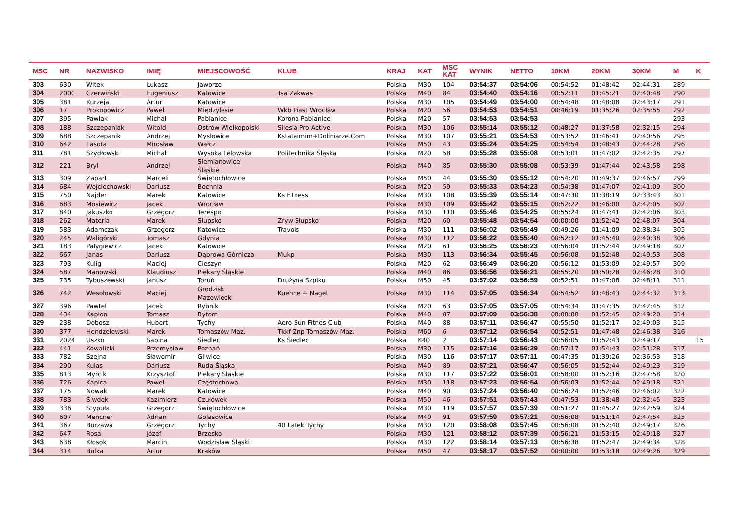| MSC | NR | NAZWISKO | IMIĘ | MIEJSCOWOŚĆ | KLUB | KRAJ | KAT | MSC KAT | WYNIK | NETTO | 10KM | 20KM | 30KM | M | K |
| --- | --- | --- | --- | --- | --- | --- | --- | --- | --- | --- | --- | --- | --- | --- | --- |
| 303 | 630 | Witek | Łukasz | Jaworze | | Polska | M30 | 104 | 03:54:37 | 03:54:06 | 00:54:52 | 01:48:42 | 02:44:31 | 289 | |
| 304 | 2000 | Czerwiński | Eugeniusz | Katowice | Tsa Zakwas | Polska | M40 | 84 | 03:54:40 | 03:54:16 | 00:52:11 | 01:45:21 | 02:40:48 | 290 | |
| 305 | 381 | Kurzeja | Artur | Katowice | | Polska | M30 | 105 | 03:54:49 | 03:54:00 | 00:54:48 | 01:48:08 | 02:43:17 | 291 | |
| 306 | 17 | Prokopowicz | Paweł | Międzylesie | Wkb Piast Wrocław | Polska | M20 | 56 | 03:54:53 | 03:54:51 | 00:46:19 | 01:35:26 | 02:35:55 | 292 | |
| 307 | 395 | Pawlak | Michał | Pabianice | Korona Pabianice | Polska | M20 | 57 | 03:54:53 | 03:54:53 | | | | 293 | |
| 308 | 188 | Szczepaniak | Witold | Ostrów Wielkopolski | Silesia Pro Active | Polska | M30 | 106 | 03:55:14 | 03:55:12 | 00:48:27 | 01:37:58 | 02:32:15 | 294 | |
| 309 | 688 | Szczepanik | Andrzej | Mysłowice | Kstataimim+Doliniarze.Com | Polska | M30 | 107 | 03:55:21 | 03:54:53 | 00:53:52 | 01:46:41 | 02:40:56 | 295 | |
| 310 | 642 | Lasota | Mirosław | Wałcz | | Polska | M50 | 43 | 03:55:24 | 03:54:25 | 00:54:54 | 01:48:43 | 02:44:28 | 296 | |
| 311 | 781 | Szydłowski | Michał | Wysoka Lelowska | Politechnika Śląska | Polska | M20 | 58 | 03:55:28 | 03:55:08 | 00:53:01 | 01:47:02 | 02:42:35 | 297 | |
| 312 | 221 | Bryl | Andrzej | Siemianowice Śląskie | | Polska | M40 | 85 | 03:55:30 | 03:55:08 | 00:53:39 | 01:47:44 | 02:43:58 | 298 | |
| 313 | 309 | Zapart | Marceli | Świętochłowice | | Polska | M50 | 44 | 03:55:30 | 03:55:12 | 00:54:20 | 01:49:37 | 02:46:57 | 299 | |
| 314 | 684 | Wojciechowski | Dariusz | Bochnia | | Polska | M20 | 59 | 03:55:33 | 03:54:23 | 00:54:38 | 01:47:07 | 02:41:09 | 300 | |
| 315 | 750 | Najder | Marek | Katowice | Ks Fitness | Polska | M30 | 108 | 03:55:39 | 03:55:14 | 00:47:30 | 01:38:19 | 02:33:43 | 301 | |
| 316 | 683 | Mosiewicz | Jacek | Wrocław | | Polska | M30 | 109 | 03:55:42 | 03:55:15 | 00:52:22 | 01:46:00 | 02:42:05 | 302 | |
| 317 | 840 | Jakuszko | Grzegorz | Terespol | | Polska | M30 | 110 | 03:55:46 | 03:54:25 | 00:55:24 | 01:47:41 | 02:42:06 | 303 | |
| 318 | 262 | Materla | Marek | Słupsko | Zryw Słupsko | Polska | M20 | 60 | 03:55:48 | 03:54:54 | 00:00:00 | 01:52:42 | 02:48:07 | 304 | |
| 319 | 583 | Adamczak | Grzegorz | Katowice | Travois | Polska | M30 | 111 | 03:56:02 | 03:55:49 | 00:49:26 | 01:41:09 | 02:38:34 | 305 | |
| 320 | 245 | Waligórski | Tomasz | Gdynia | | Polska | M30 | 112 | 03:56:22 | 03:55:40 | 00:52:12 | 01:45:40 | 02:40:38 | 306 | |
| 321 | 183 | Pałygiewicz | Jacek | Katowice | | Polska | M20 | 61 | 03:56:25 | 03:56:23 | 00:56:04 | 01:52:44 | 02:49:18 | 307 | |
| 322 | 667 | Janas | Dariusz | Dąbrowa Górnicza | Mukp | Polska | M30 | 113 | 03:56:34 | 03:55:45 | 00:56:08 | 01:52:48 | 02:49:53 | 308 | |
| 323 | 793 | Kulig | Maciej | Cieszyn | | Polska | M20 | 62 | 03:56:49 | 03:56:20 | 00:56:12 | 01:53:09 | 02:49:57 | 309 | |
| 324 | 587 | Manowski | Klaudiusz | Piekary Śląskie | | Polska | M40 | 86 | 03:56:56 | 03:56:21 | 00:55:20 | 01:50:28 | 02:46:28 | 310 | |
| 325 | 735 | Tybuszewski | Janusz | Toruń | Drużyna Szpiku | Polska | M50 | 45 | 03:57:02 | 03:56:59 | 00:52:51 | 01:47:08 | 02:48:11 | 311 | |
| 326 | 742 | Wesołowski | Maciej | Grodzisk Mazowiecki | Kuehne + Nagel | Polska | M30 | 114 | 03:57:05 | 03:56:34 | 00:54:52 | 01:48:43 | 02:44:32 | 313 | |
| 327 | 396 | Pawtel | Jacek | Rybnik | | Polska | M20 | 63 | 03:57:05 | 03:57:05 | 00:54:34 | 01:47:35 | 02:42:45 | 312 | |
| 328 | 434 | Kapłon | Tomasz | Bytom | | Polska | M40 | 87 | 03:57:09 | 03:56:38 | 00:00:00 | 01:52:45 | 02:49:20 | 314 | |
| 329 | 238 | Dobosz | Hubert | Tychy | Aero-Sun Fitnes Club | Polska | M40 | 88 | 03:57:11 | 03:56:47 | 00:55:50 | 01:52:17 | 02:49:03 | 315 | |
| 330 | 377 | Hendzelewski | Marek | Tomaszów Maz. | Tkkf Znp Tomaszów Maz. | Polska | M60 | 6 | 03:57:12 | 03:56:54 | 00:52:51 | 01:47:48 | 02:46:38 | 316 | |
| 331 | 2024 | Uszko | Sabina | Siedlec | Ks Siedlec | Polska | K40 | 2 | 03:57:14 | 03:56:43 | 00:56:05 | 01:52:43 | 02:49:17 | | 15 |
| 332 | 441 | Kowalicki | Przemysław | Poznań | | Polska | M30 | 115 | 03:57:16 | 03:56:29 | 00:57:17 | 01:54:43 | 02:51:28 | 317 | |
| 333 | 782 | Szejna | Sławomir | Gliwice | | Polska | M30 | 116 | 03:57:17 | 03:57:11 | 00:47:35 | 01:39:26 | 02:36:53 | 318 | |
| 334 | 290 | Kulas | Dariusz | Ruda Śląska | | Polska | M40 | 89 | 03:57:21 | 03:56:47 | 00:56:05 | 01:52:44 | 02:49:23 | 319 | |
| 335 | 813 | Myrcik | Krzysztof | Piekary Slaskie | | Polska | M30 | 117 | 03:57:22 | 03:56:01 | 00:58:00 | 01:52:16 | 02:47:58 | 320 | |
| 336 | 726 | Kapica | Paweł | Częstochowa | | Polska | M30 | 118 | 03:57:23 | 03:56:54 | 00:56:03 | 01:52:44 | 02:49:18 | 321 | |
| 337 | 175 | Nowak | Marek | Katowice | | Polska | M40 | 90 | 03:57:24 | 03:56:40 | 00:56:24 | 01:52:46 | 02:46:02 | 322 | |
| 338 | 783 | Śiwdek | Kazimierz | Czułówek | | Polska | M50 | 46 | 03:57:51 | 03:57:43 | 00:47:53 | 01:38:48 | 02:32:45 | 323 | |
| 339 | 336 | Stypuła | Grzegorz | Świętochłowice | | Polska | M30 | 119 | 03:57:57 | 03:57:39 | 00:51:27 | 01:45:27 | 02:42:59 | 324 | |
| 340 | 607 | Mencner | Adrian | Golasowice | | Polska | M40 | 91 | 03:57:59 | 03:57:21 | 00:56:08 | 01:51:14 | 02:47:54 | 325 | |
| 341 | 367 | Burzawa | Grzegorz | Tychy | 40 Latek Tychy | Polska | M30 | 120 | 03:58:08 | 03:57:45 | 00:56:08 | 01:52:40 | 02:49:17 | 326 | |
| 342 | 647 | Rosa | Józef | Brzesko | | Polska | M30 | 121 | 03:58:12 | 03:57:39 | 00:56:21 | 01:53:15 | 02:49:18 | 327 | |
| 343 | 638 | Kłosok | Marcin | Wodzisław Śląski | | Polska | M30 | 122 | 03:58:14 | 03:57:13 | 00:56:38 | 01:52:47 | 02:49:34 | 328 | |
| 344 | 314 | Bulka | Artur | Kraków | | Polska | M50 | 47 | 03:58:17 | 03:57:52 | 00:00:00 | 01:53:18 | 02:49:26 | 329 | |